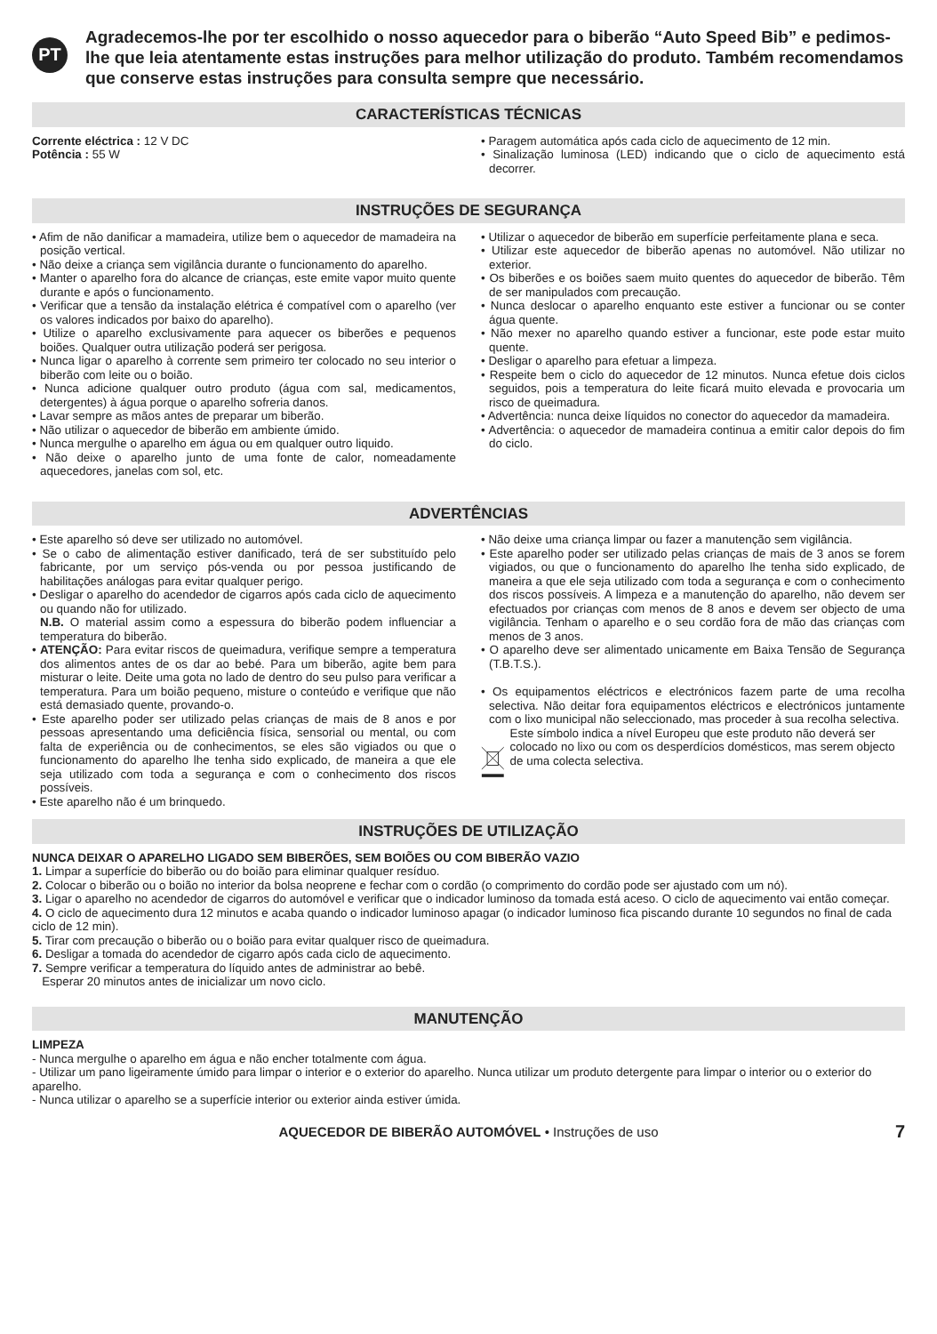PT
Agradecemos-lhe por ter escolhido o nosso aquecedor para o biberão “Auto Speed Bib” e pedimos-lhe que leia atentamente estas instruções para melhor utilização do produto. Também recomendamos que conserve estas instruções para consulta sempre que necessário.
CARACTERÍSTICAS TÉCNICAS
Corrente eléctrica : 12 V DC
Potência : 55 W
• Paragem automática após cada ciclo de aquecimento de 12 min.
• Sinalização luminosa (LED) indicando que o ciclo de aquecimento está decorrer.
INSTRUÇÕES DE SEGURANÇA
• Afim de não danificar a mamadeira, utilize bem o aquecedor de mamadeira na posição vertical.
• Não deixe a criança sem vigilância durante o funcionamento do aparelho.
• Manter o aparelho fora do alcance de crianças, este emite vapor muito quente durante e após o funcionamento.
• Verificar que a tensão da instalação elétrica é compatível com o aparelho (ver os valores indicados por baixo do aparelho).
• Utilize o aparelho exclusivamente para aquecer os biberões e pequenos boiões. Qualquer outra utilização poderá ser perigosa.
• Nunca ligar o aparelho à corrente sem primeiro ter colocado no seu interior o biberão com leite ou o boião.
• Nunca adicione qualquer outro produto (água com sal, medicamentos, detergentes) à água porque o aparelho sofreria danos.
• Lavar sempre as mãos antes de preparar um biberão.
• Não utilizar o aquecedor de biberão em ambiente úmido.
• Nunca mergulhe o aparelho em água ou em qualquer outro liquido.
• Não deixe o aparelho junto de uma fonte de calor, nomeadamente aquecedores, janelas com sol, etc.
• Utilizar o aquecedor de biberão em superfície perfeitamente plana e seca.
• Utilizar este aquecedor de biberão apenas no automóvel. Não utilizar no exterior.
• Os biberões e os boiões saem muito quentes do aquecedor de biberão. Têm de ser manipulados com precaução.
• Nunca deslocar o aparelho enquanto este estiver a funcionar ou se conter água quente.
• Não mexer no aparelho quando estiver a funcionar, este pode estar muito quente.
• Desligar o aparelho para efetuar a limpeza.
• Respeite bem o ciclo do aquecedor de 12 minutos. Nunca efetue dois ciclos seguidos, pois a temperatura do leite ficará muito elevada e provocaria um risco de queimadura.
• Advertência: nunca deixe líquidos no conector do aquecedor da mamadeira.
• Advertência: o aquecedor de mamadeira continua a emitir calor depois do fim do ciclo.
ADVERTÊNCIAS
• Este aparelho só deve ser utilizado no automóvel.
• Se o cabo de alimentação estiver danificado, terá de ser substituído pelo fabricante, por um serviço pós-venda ou por pessoa justificando de habilitações análogas para evitar qualquer perigo.
• Desligar o aparelho do acendedor de cigarros após cada ciclo de aquecimento ou quando não for utilizado.
N.B. O material assim como a espessura do biberão podem influenciar a temperatura do biberão.
• ATENÇÃO: Para evitar riscos de queimadura, verifique sempre a temperatura dos alimentos antes de os dar ao bebé. Para um biberão, agite bem para misturar o leite. Deite uma gota no lado de dentro do seu pulso para verificar a temperatura. Para um boião pequeno, misture o conteúdo e verifique que não está demasiado quente, provando-o.
• Este aparelho poder ser utilizado pelas crianças de mais de 8 anos e por pessoas apresentando uma deficiência física, sensorial ou mental, ou com falta de experiência ou de conhecimentos, se eles são vigiados ou que o funcionamento do aparelho lhe tenha sido explicado, de maneira a que ele seja utilizado com toda a segurança e com o conhecimento dos riscos possíveis.
• Este aparelho não é um brinquedo.
• Não deixe uma criança limpar ou fazer a manutenção sem vigilância.
• Este aparelho poder ser utilizado pelas crianças de mais de 3 anos se forem vigiados, ou que o funcionamento do aparelho lhe tenha sido explicado, de maneira a que ele seja utilizado com toda a segurança e com o conhecimento dos riscos possíveis. A limpeza e a manutenção do aparelho, não devem ser efectuados por crianças com menos de 8 anos e devem ser objecto de uma vigilância. Tenham o aparelho e o seu cordão fora de mão das crianças com menos de 3 anos.
• O aparelho deve ser alimentado unicamente em Baixa Tensão de Segurança (T.B.T.S.).
• Os equipamentos eléctricos e electrónicos fazem parte de uma recolha selectiva. Não deitar fora equipamentos eléctricos e electrónicos juntamente com o lixo municipal não seleccionado, mas proceder à sua recolha selectiva.
Este símbolo indica a nível Europeu que este produto não deverá ser colocado no lixo ou com os desperdícios domésticos, mas serem objecto de uma colecta selectiva.
INSTRUÇÕES DE UTILIZAÇÃO
NUNCA DEIXAR O APARELHO LIGADO SEM BIBERÕES, SEM BOIÕES OU COM BIBERÃO VAZIO
1. Limpar a superfície do biberão ou do boião para eliminar qualquer resíduo.
2. Colocar o biberão ou o boião no interior da bolsa neoprene e fechar com o cordão (o comprimento do cordão pode ser ajustado com um nó).
3. Ligar o aparelho no acendedor de cigarros do automóvel e verificar que o indicador luminoso da tomada está aceso. O ciclo de aquecimento vai então começar.
4. O ciclo de aquecimento dura 12 minutos e acaba quando o indicador luminoso apagar (o indicador luminoso fica piscando durante 10 segundos no final de cada ciclo de 12 min).
5. Tirar com precaução o biberão ou o boião para evitar qualquer risco de queimadura.
6. Desligar a tomada do acendedor de cigarro após cada ciclo de aquecimento.
7. Sempre verificar a temperatura do líquido antes de administrar ao bebê.
Esperar 20 minutos antes de inicializar um novo ciclo.
MANUTENÇÃO
LIMPEZA
- Nunca mergulhe o aparelho em água e não encher totalmente com água.
- Utilizar um pano ligeiramente úmido para limpar o interior e o exterior do aparelho. Nunca utilizar um produto detergente para limpar o interior ou o exterior do aparelho.
- Nunca utilizar o aparelho se a superfície interior ou exterior ainda estiver úmida.
AQUECEDOR DE BIBERÃO AUTOMÓVEL • Instruções de uso 7